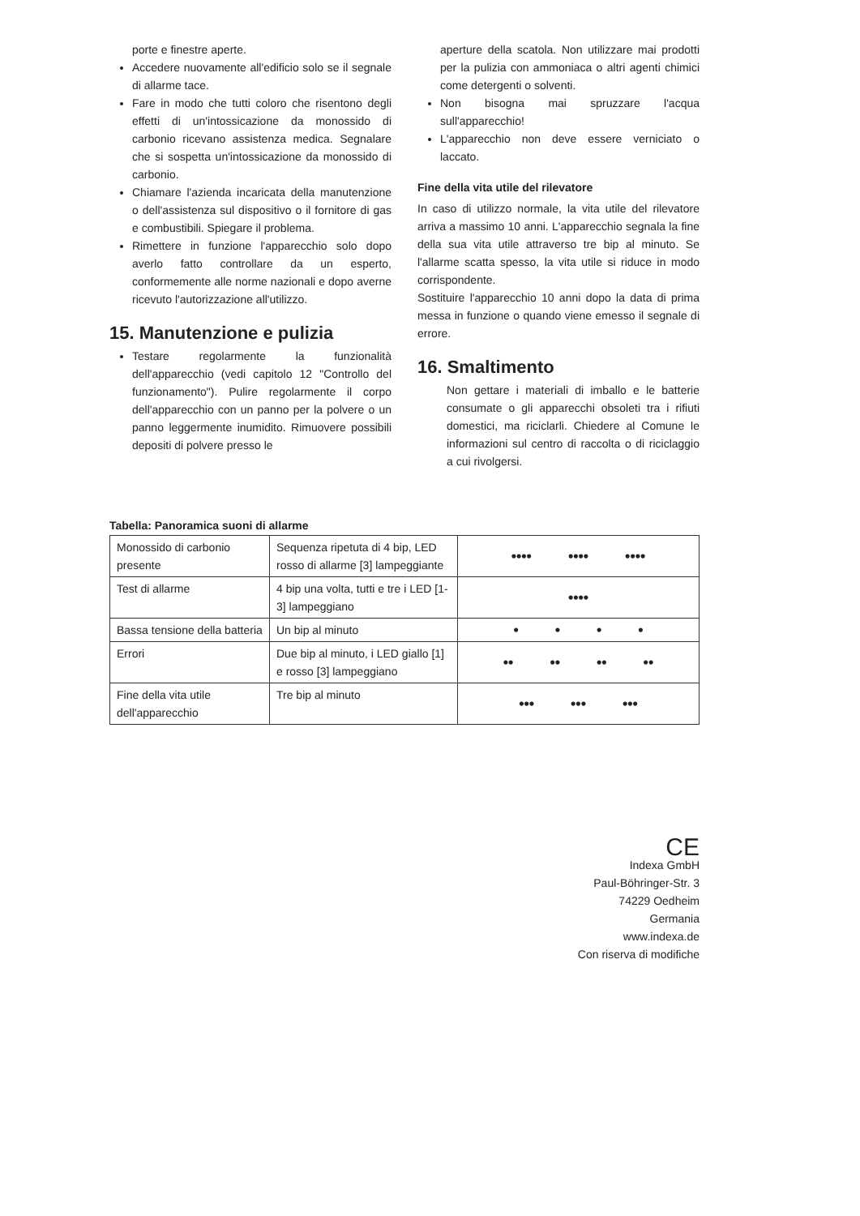porte e finestre aperte.
Accedere nuovamente all'edificio solo se il segnale di allarme tace.
Fare in modo che tutti coloro che risentono degli effetti di un'intossicazione da monossido di carbonio ricevano assistenza medica. Segnalare che si sospetta un'intossicazione da monossido di carbonio.
Chiamare l'azienda incaricata della manutenzione o dell'assistenza sul dispositivo o il fornitore di gas e combustibili. Spiegare il problema.
Rimettere in funzione l'apparecchio solo dopo averlo fatto controllare da un esperto, conformemente alle norme nazionali e dopo averne ricevuto l'autorizzazione all'utilizzo.
15. Manutenzione e pulizia
Testare regolarmente la funzionalità dell'apparecchio (vedi capitolo 12 "Controllo del funzionamento"). Pulire regolarmente il corpo dell'apparecchio con un panno per la polvere o un panno leggermente inumidito. Rimuovere possibili depositi di polvere presso le
aperture della scatola. Non utilizzare mai prodotti per la pulizia con ammoniaca o altri agenti chimici come detergenti o solventi.
Non bisogna mai spruzzare l'acqua sull'apparecchio!
L'apparecchio non deve essere verniciato o laccato.
Fine della vita utile del rilevatore
In caso di utilizzo normale, la vita utile del rilevatore arriva a massimo 10 anni. L'apparecchio segnala la fine della sua vita utile attraverso tre bip al minuto. Se l'allarme scatta spesso, la vita utile si riduce in modo corrispondente.
Sostituire l'apparecchio 10 anni dopo la data di prima messa in funzione o quando viene emesso il segnale di errore.
16. Smaltimento
Non gettare i materiali di imballo e le batterie consumate o gli apparecchi obsoleti tra i rifiuti domestici, ma riciclarli. Chiedere al Comune le informazioni sul centro di raccolta o di riciclaggio a cui rivolgersi.
Tabella: Panoramica suoni di allarme
| Monossido di carbonio presente | Sequenza ripetuta di 4 bip, LED rosso di allarme [3] lampeggiante | •••• •••• •••• |
| Test di allarme | 4 bip una volta, tutti e tre i LED [1-3] lampeggiano | •••• |
| Bassa tensione della batteria | Un bip al minuto | • • • • |
| Errori | Due bip al minuto, i LED giallo [1] e rosso [3] lampeggiano | •• •• •• •• |
| Fine della vita utile dell'apparecchio | Tre bip al minuto | ••• ••• ••• |
CE
Indexa GmbH
Paul-Böhringer-Str. 3
74229 Oedheim
Germania
www.indexa.de
Con riserva di modifiche